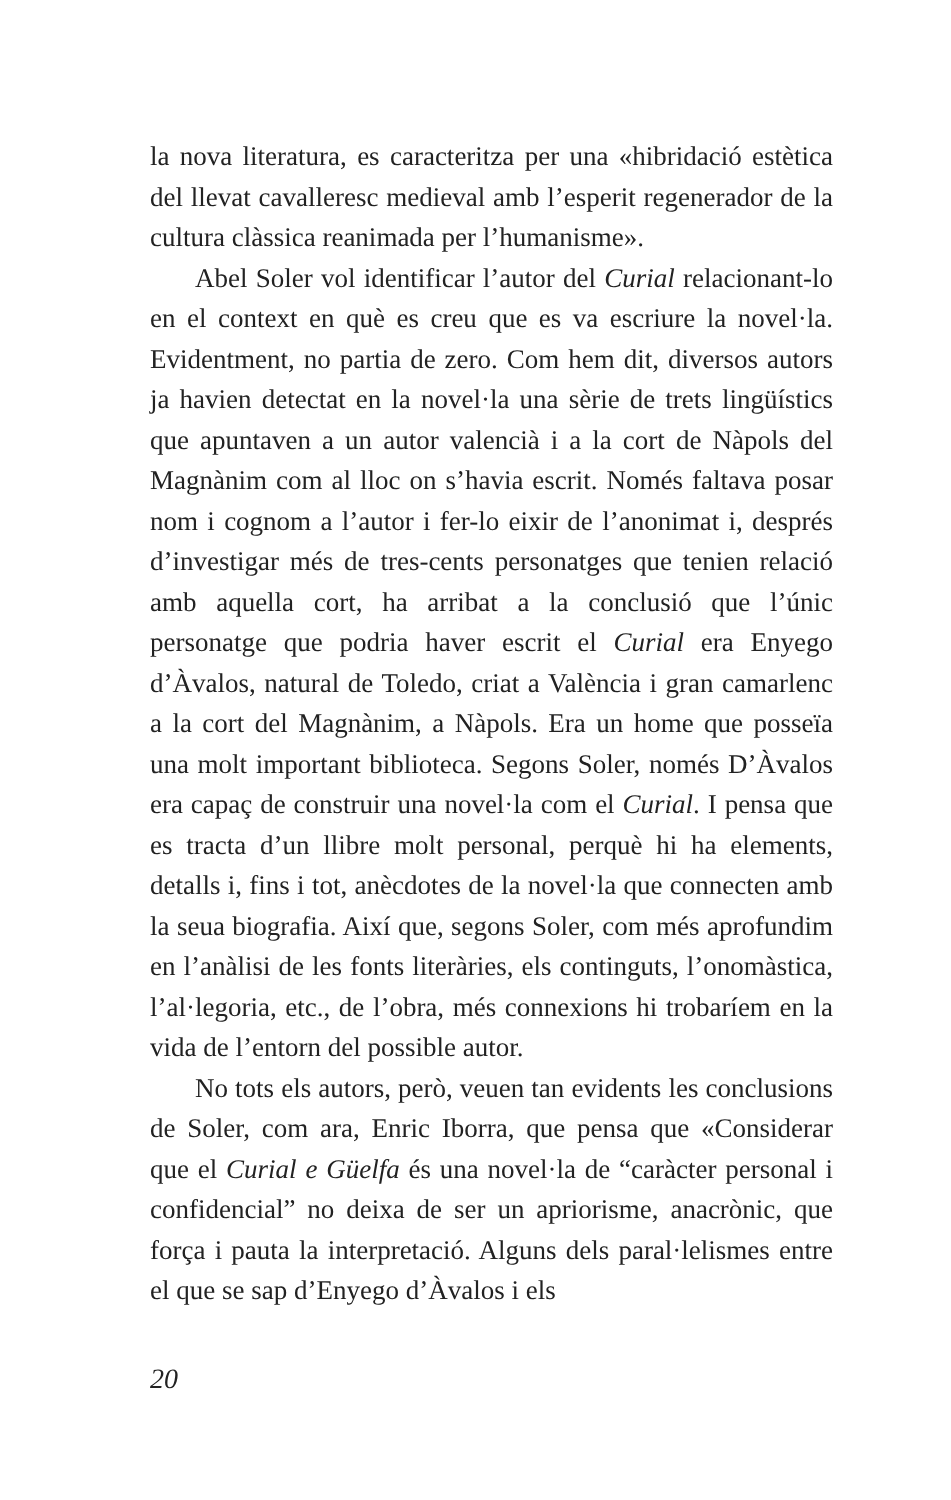la nova literatura, es caracteritza per una «hibridació estètica del llevat cavalleresc medieval amb l’esperit regenerador de la cultura clàssica reanimada per l’humanisme».
Abel Soler vol identificar l’autor del Curial relacionant-lo en el context en què es creu que es va escriure la novel·la. Evidentment, no partia de zero. Com hem dit, diversos autors ja havien detectat en la novel·la una sèrie de trets lingüístics que apuntaven a un autor valencià i a la cort de Nàpols del Magnànim com al lloc on s’havia escrit. Només faltava posar nom i cognom a l’autor i fer-lo eixir de l’anonimat i, després d’investigar més de tres-cents personatges que tenien relació amb aquella cort, ha arribat a la conclusió que l’únic personatge que podria haver escrit el Curial era Enyego d’Àvalos, natural de Toledo, criat a València i gran camarlenc a la cort del Magnànim, a Nàpols. Era un home que posseïa una molt important biblioteca. Segons Soler, només D’Àvalos era capaç de construir una novel·la com el Curial. I pensa que es tracta d’un llibre molt personal, perquè hi ha elements, detalls i, fins i tot, anècdotes de la novel·la que connecten amb la seua biografia. Així que, segons Soler, com més aprofundim en l’anàlisi de les fonts literàries, els continguts, l’onomàstica, l’al·legoria, etc., de l’obra, més connexions hi trobaríem en la vida de l’entorn del possible autor.
No tots els autors, però, veuen tan evidents les conclusions de Soler, com ara, Enric Iborra, que pensa que «Considerar que el Curial e Güelfa és una novel·la de “caràcter personal i confidencial” no deixa de ser un apriorisme, anacrònic, que força i pauta la interpretació. Alguns dels paral·lelismes entre el que se sap d’Enyego d’Àvalos i els
20